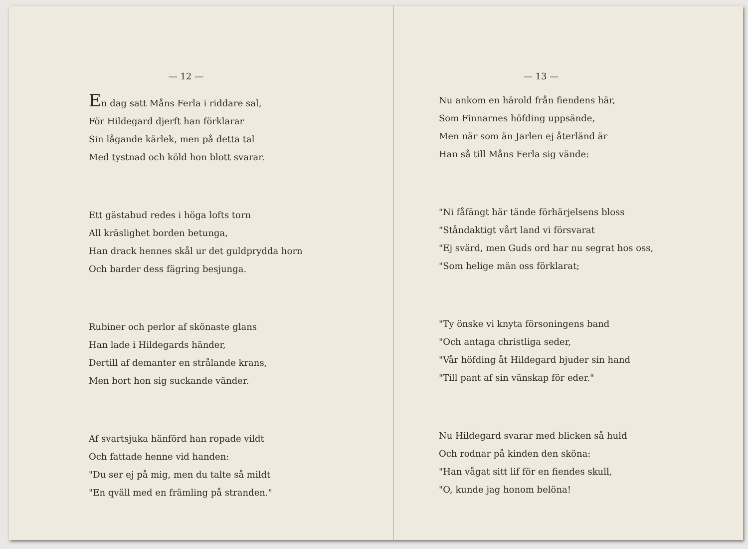— 12 —
En dag satt Måns Ferla i riddare sal,
För Hildegard djerft han förklarar
Sin lågande kärlek, men på detta tal
Med tystnad och köld hon blott svarar.
Ett gästabud redes i höga lofts torn
All kräslighet borden betunga,
Han drack hennes skål ur det guldprydda horn
Och barder dess fägring besjunga.
Rubiner och perlor af skönaste glans
Han lade i Hildegards händer,
Dertill af demanter en strålande krans,
Men bort hon sig suckande vänder.
Af svartsjuka hänförd han ropade vildt
Och fattade henne vid handen:
"Du ser ej på mig, men du talte så mildt
"En qväll med en främling på stranden."
— 13 —
Nu ankom en härold från fiendens här,
Som Finnarnes höfding uppsände,
Men när som än Jarlen ej återländ är
Han så till Måns Ferla sig vände:
"Ni fåfängt här tände förhärjelsens bloss
"Ståndaktigt vårt land vi försvarat
"Ej svärd, men Guds ord har nu segrat hos oss,
"Som helige män oss förklarat;
"Ty önske vi knyta försoningens band
"Och antaga christliga seder,
"Vår höfding åt Hildegard bjuder sin hand
"Till pant af sin vänskap för eder."
Nu Hildegard svarar med blicken så huld
Och rodnar på kinden den sköna:
"Han vågat sitt lif för en fiendes skull,
"O, kunde jag honom belöna!